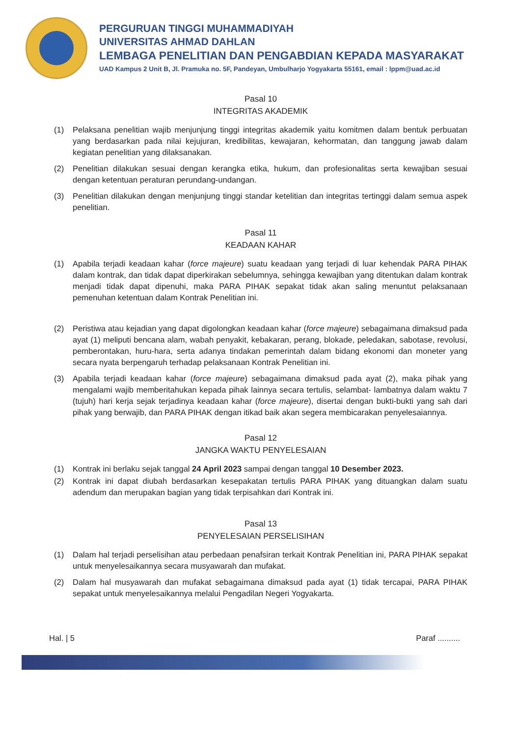PERGURUAN TINGGI MUHAMMADIYAH
UNIVERSITAS AHMAD DAHLAN
LEMBAGA PENELITIAN DAN PENGABDIAN KEPADA MASYARAKAT
UAD Kampus 2 Unit B, Jl. Pramuka no. 5F, Pandeyan, Umbulharjo Yogyakarta 55161, email : lppm@uad.ac.id
Pasal 10
INTEGRITAS AKADEMIK
(1) Pelaksana penelitian wajib menjunjung tinggi integritas akademik yaitu komitmen dalam bentuk perbuatan yang berdasarkan pada nilai kejujuran, kredibilitas, kewajaran, kehormatan, dan tanggung jawab dalam kegiatan penelitian yang dilaksanakan.
(2) Penelitian dilakukan sesuai dengan kerangka etika, hukum, dan profesionalitas serta kewajiban sesuai dengan ketentuan peraturan perundang-undangan.
(3) Penelitian dilakukan dengan menjunjung tinggi standar ketelitian dan integritas tertinggi dalam semua aspek penelitian.
Pasal 11
KEADAAN KAHAR
(1) Apabila terjadi keadaan kahar (force majeure) suatu keadaan yang terjadi di luar kehendak PARA PIHAK dalam kontrak, dan tidak dapat diperkirakan sebelumnya, sehingga kewajiban yang ditentukan dalam kontrak menjadi tidak dapat dipenuhi, maka PARA PIHAK sepakat tidak akan saling menuntut pelaksanaan pemenuhan ketentuan dalam Kontrak Penelitian ini.
(2) Peristiwa atau kejadian yang dapat digolongkan keadaan kahar (force majeure) sebagaimana dimaksud pada ayat (1) meliputi bencana alam, wabah penyakit, kebakaran, perang, blokade, peledakan, sabotase, revolusi, pemberontakan, huru-hara, serta adanya tindakan pemerintah dalam bidang ekonomi dan moneter yang secara nyata berpengaruh terhadap pelaksanaan Kontrak Penelitian ini.
(3) Apabila terjadi keadaan kahar (force majeure) sebagaimana dimaksud pada ayat (2), maka pihak yang mengalami wajib memberitahukan kepada pihak lainnya secara tertulis, selambat- lambatnya dalam waktu 7 (tujuh) hari kerja sejak terjadinya keadaan kahar (force majeure), disertai dengan bukti-bukti yang sah dari pihak yang berwajib, dan PARA PIHAK dengan itikad baik akan segera membicarakan penyelesaiannya.
Pasal 12
JANGKA WAKTU PENYELESAIAN
(1) Kontrak ini berlaku sejak tanggal 24 April 2023 sampai dengan tanggal 10 Desember 2023.
(2) Kontrak ini dapat diubah berdasarkan kesepakatan tertulis PARA PIHAK yang dituangkan dalam suatu adendum dan merupakan bagian yang tidak terpisahkan dari Kontrak ini.
Pasal 13
PENYELESAIAN PERSELISIHAN
(1) Dalam hal terjadi perselisihan atau perbedaan penafsiran terkait Kontrak Penelitian ini, PARA PIHAK sepakat untuk menyelesaikannya secara musyawarah dan mufakat.
(2) Dalam hal musyawarah dan mufakat sebagaimana dimaksud pada ayat (1) tidak tercapai, PARA PIHAK sepakat untuk menyelesaikannya melalui Pengadilan Negeri Yogyakarta.
Hal. | 5 Paraf ..........